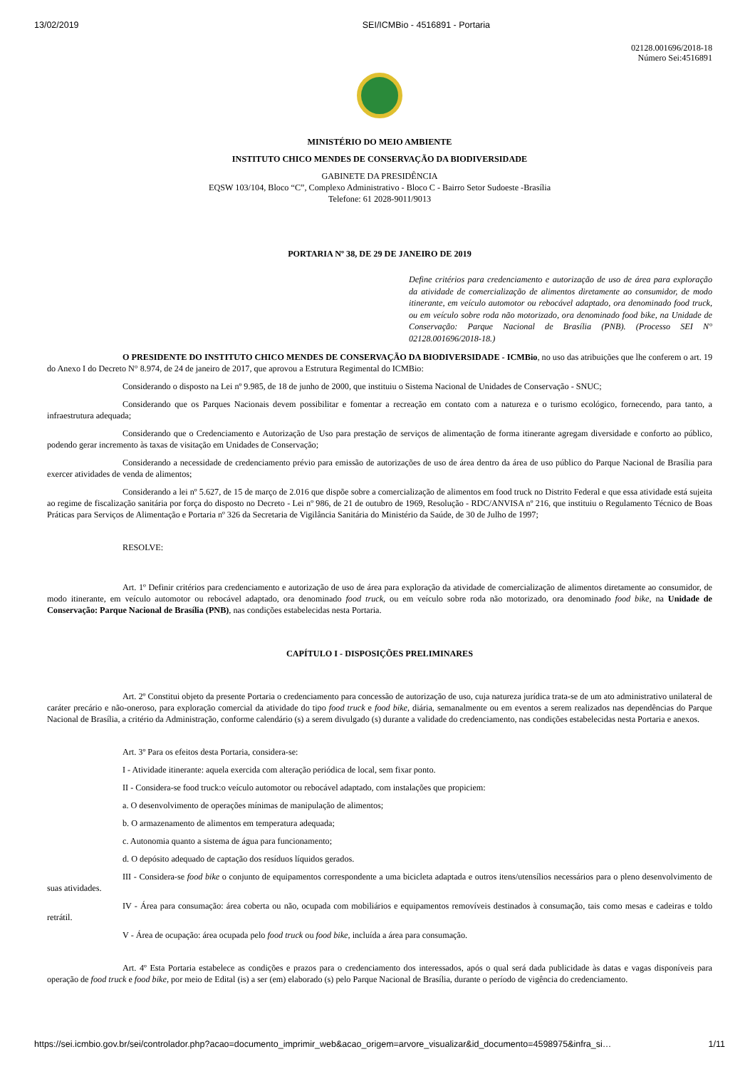13/02/2019 SEI/ICMBio - 4516891 - Portaria
02128.001696/2018-18
Número Sei:4516891
MINISTÉRIO DO MEIO AMBIENTE
INSTITUTO CHICO MENDES DE CONSERVAÇÃO DA BIODIVERSIDADE
GABINETE DA PRESIDÊNCIA
EQSW 103/104, Bloco “C”, Complexo Administrativo - Bloco C - Bairro Setor Sudoeste -Brasília
Telefone: 61 2028-9011/9013
PORTARIA Nº 38, DE 29 DE JANEIRO DE 2019
Define critérios para credenciamento e autorização de uso de área para exploração da atividade de comercialização de alimentos diretamente ao consumidor, de modo itinerante, em veículo automotor ou rebocável adaptado, ora denominado food truck, ou em veículo sobre roda não motorizado, ora denominado food bike, na Unidade de Conservação: Parque Nacional de Brasília (PNB). (Processo SEI N° 02128.001696/2018-18.)
O PRESIDENTE DO INSTITUTO CHICO MENDES DE CONSERVAÇÃO DA BIODIVERSIDADE - ICMBio, no uso das atribuições que lhe conferem o art. 19 do Anexo I do Decreto N° 8.974, de 24 de janeiro de 2017, que aprovou a Estrutura Regimental do ICMBio:
Considerando o disposto na Lei nº 9.985, de 18 de junho de 2000, que instituiu o Sistema Nacional de Unidades de Conservação - SNUC;
Considerando que os Parques Nacionais devem possibilitar e fomentar a recreação em contato com a natureza e o turismo ecológico, fornecendo, para tanto, a infraestrutura adequada;
Considerando que o Credenciamento e Autorização de Uso para prestação de serviços de alimentação de forma itinerante agregam diversidade e conforto ao público, podendo gerar incremento às taxas de visitação em Unidades de Conservação;
Considerando a necessidade de credenciamento prévio para emissão de autorizações de uso de área dentro da área de uso público do Parque Nacional de Brasília para exercer atividades de venda de alimentos;
Considerando a lei nº 5.627, de 15 de março de 2.016 que dispõe sobre a comercialização de alimentos em food truck no Distrito Federal e que essa atividade está sujeita ao regime de fiscalização sanitária por força do disposto no Decreto - Lei nº 986, de 21 de outubro de 1969, Resolução - RDC/ANVISA nº 216, que instituiu o Regulamento Técnico de Boas Práticas para Serviços de Alimentação e Portaria nº 326 da Secretaria de Vigilância Sanitária do Ministério da Saúde, de 30 de Julho de 1997;
RESOLVE:
Art. 1º Definir critérios para credenciamento e autorização de uso de área para exploração da atividade de comercialização de alimentos diretamente ao consumidor, de modo itinerante, em veículo automotor ou rebocável adaptado, ora denominado food truck, ou em veículo sobre roda não motorizado, ora denominado food bike, na Unidade de Conservação: Parque Nacional de Brasília (PNB), nas condições estabelecidas nesta Portaria.
CAPÍTULO I - DISPOSIÇÕES PRELIMINARES
Art. 2º Constitui objeto da presente Portaria o credenciamento para concessão de autorização de uso, cuja natureza jurídica trata-se de um ato administrativo unilateral de caráter precário e não-oneroso, para exploração comercial da atividade do tipo food truck e food bike, diária, semanalmente ou em eventos a serem realizados nas dependências do Parque Nacional de Brasília, a critério da Administração, conforme calendário (s) a serem divulgado (s) durante a validade do credenciamento, nas condições estabelecidas nesta Portaria e anexos.
Art. 3º Para os efeitos desta Portaria, considera-se:
I - Atividade itinerante: aquela exercida com alteração periódica de local, sem fixar ponto.
II - Considera-se food truck:o veículo automotor ou rebocável adaptado, com instalações que propiciem:
a. O desenvolvimento de operações mínimas de manipulação de alimentos;
b. O armazenamento de alimentos em temperatura adequada;
c. Autonomia quanto a sistema de água para funcionamento;
d. O depósito adequado de captação dos resíduos líquidos gerados.
III - Considera-se food bike o conjunto de equipamentos correspondente a uma bicicleta adaptada e outros itens/utensílios necessários para o pleno desenvolvimento de suas atividades.
IV - Área para consumação: área coberta ou não, ocupada com mobiliários e equipamentos removíveis destinados à consumação, tais como mesas e cadeiras e toldo retrátil.
V - Área de ocupação: área ocupada pelo food truck ou food bike, incluída a área para consumação.
Art. 4º Esta Portaria estabelece as condições e prazos para o credenciamento dos interessados, após o qual será dada publicidade às datas e vagas disponíveis para operação de food truck e food bike, por meio de Edital (is) a ser (em) elaborado (s) pelo Parque Nacional de Brasília, durante o período de vigência do credenciamento.
https://sei.icmbio.gov.br/sei/controlador.php?acao=documento_imprimir_web&acao_origem=arvore_visualizar&id_documento=4598975&infra_si… 1/11